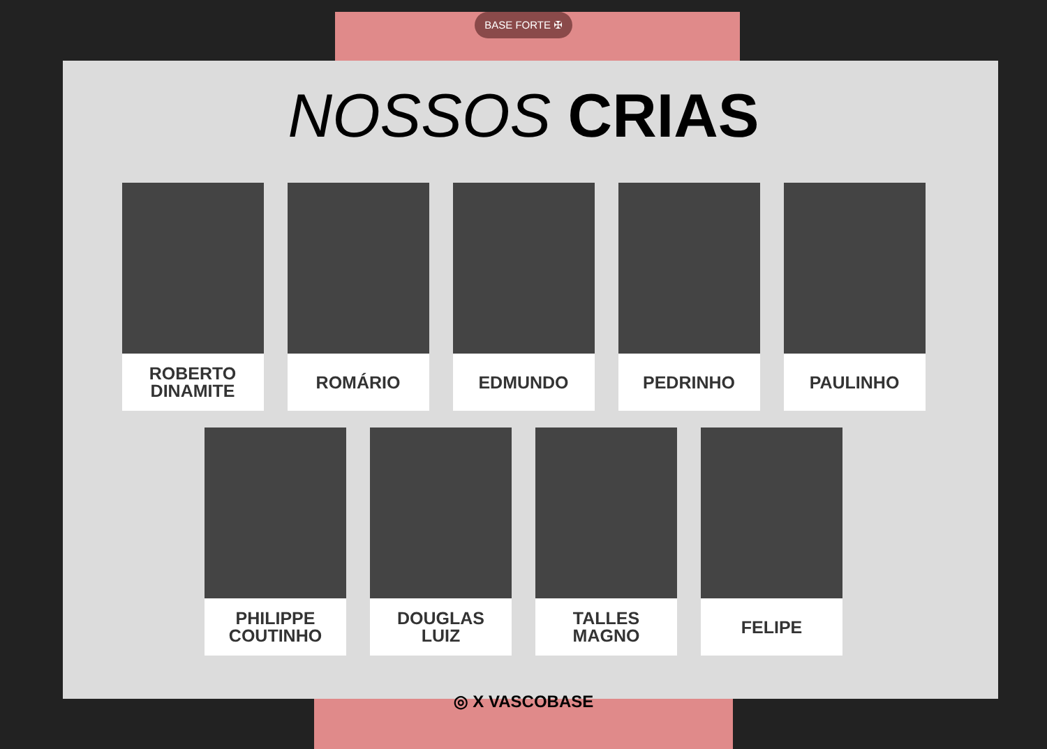BASE FORTE ✠
NOSSOS CRIAS
ROBERTO
DINAMITE
ROMÁRIO EDMUNDO PEDRINHO PAULINHO
PHILIPPE
COUTINHO
DOUGLAS
LUIZ
TALLES
MAGNO
FELIPE
◎ X VASCOBASE